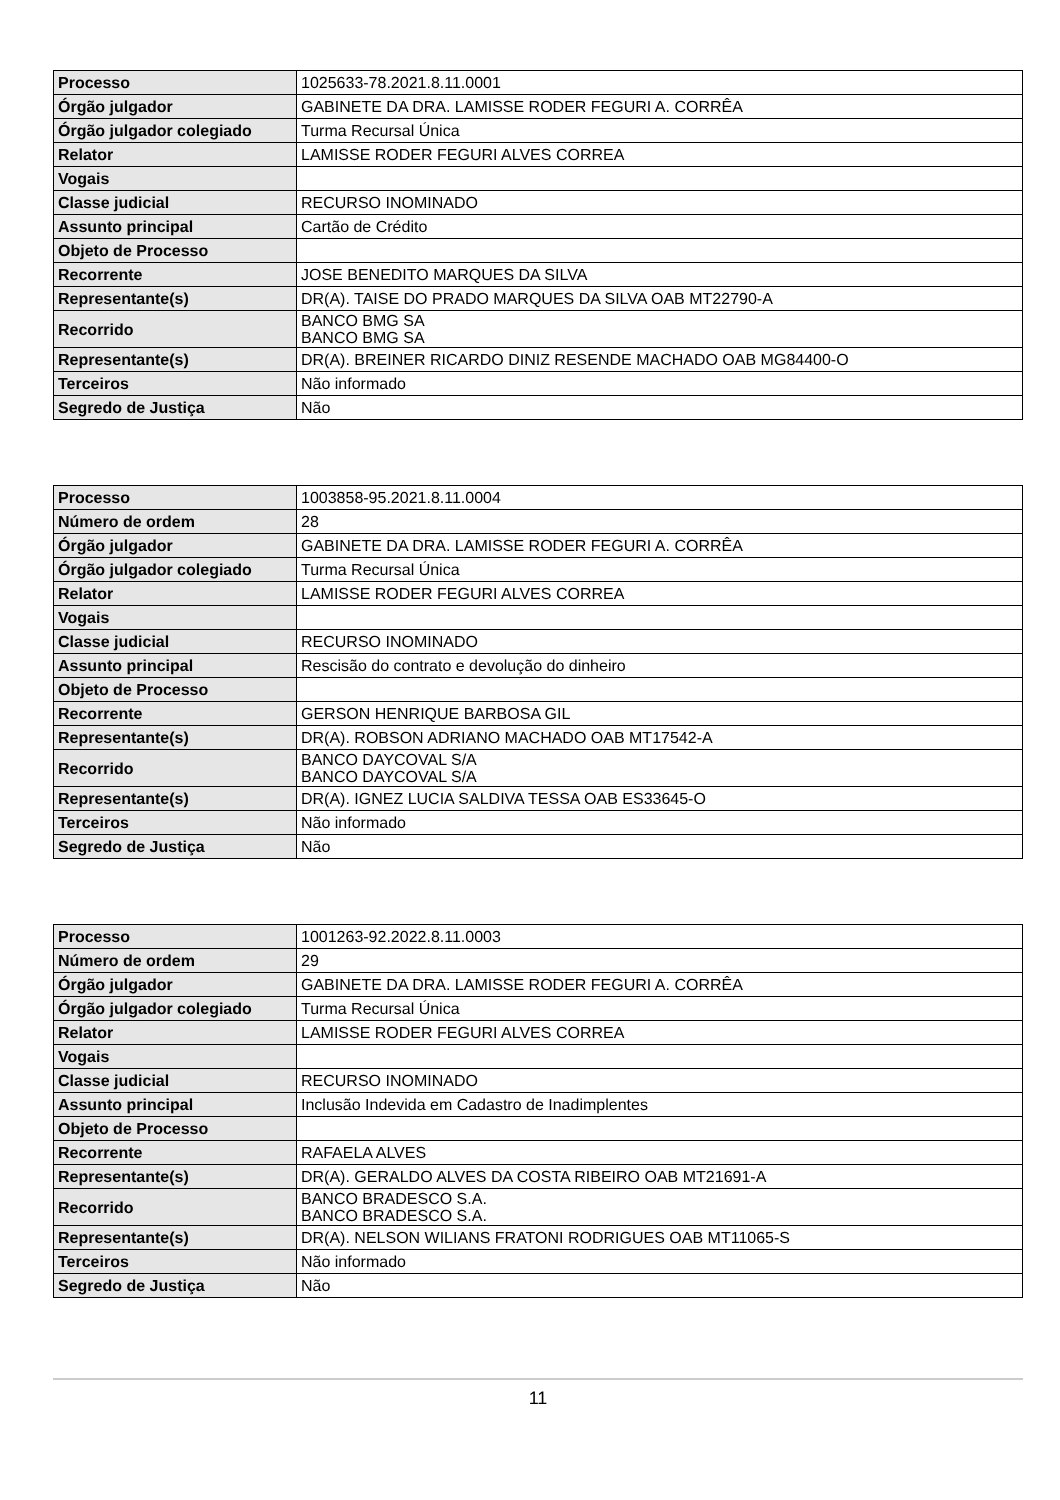| Processo | 1025633-78.2021.8.11.0001 |
| Órgão julgador | GABINETE DA DRA. LAMISSE RODER FEGURI A. CORRÊA |
| Órgão julgador colegiado | Turma Recursal Única |
| Relator | LAMISSE RODER FEGURI ALVES CORREA |
| Vogais | |
| Classe judicial | RECURSO INOMINADO |
| Assunto principal | Cartão de Crédito |
| Objeto de Processo | |
| Recorrente | JOSE BENEDITO MARQUES DA SILVA |
| Representante(s) | DR(A). TAISE DO PRADO MARQUES DA SILVA OAB MT22790-A |
| Recorrido | BANCO BMG SA BANCO BMG SA |
| Representante(s) | DR(A). BREINER RICARDO DINIZ RESENDE MACHADO OAB MG84400-O |
| Terceiros | Não informado |
| Segredo de Justiça | Não |
| Processo | 1003858-95.2021.8.11.0004 |
| Número de ordem | 28 |
| Órgão julgador | GABINETE DA DRA. LAMISSE RODER FEGURI A. CORRÊA |
| Órgão julgador colegiado | Turma Recursal Única |
| Relator | LAMISSE RODER FEGURI ALVES CORREA |
| Vogais | |
| Classe judicial | RECURSO INOMINADO |
| Assunto principal | Rescisão do contrato e devolução do dinheiro |
| Objeto de Processo | |
| Recorrente | GERSON HENRIQUE BARBOSA GIL |
| Representante(s) | DR(A). ROBSON ADRIANO MACHADO OAB MT17542-A |
| Recorrido | BANCO DAYCOVAL S/A BANCO DAYCOVAL S/A |
| Representante(s) | DR(A). IGNEZ LUCIA SALDIVA TESSA OAB ES33645-O |
| Terceiros | Não informado |
| Segredo de Justiça | Não |
| Processo | 1001263-92.2022.8.11.0003 |
| Número de ordem | 29 |
| Órgão julgador | GABINETE DA DRA. LAMISSE RODER FEGURI A. CORRÊA |
| Órgão julgador colegiado | Turma Recursal Única |
| Relator | LAMISSE RODER FEGURI ALVES CORREA |
| Vogais | |
| Classe judicial | RECURSO INOMINADO |
| Assunto principal | Inclusão Indevida em Cadastro de Inadimplentes |
| Objeto de Processo | |
| Recorrente | RAFAELA ALVES |
| Representante(s) | DR(A). GERALDO ALVES DA COSTA RIBEIRO OAB MT21691-A |
| Recorrido | BANCO BRADESCO S.A. BANCO BRADESCO S.A. |
| Representante(s) | DR(A). NELSON WILIANS FRATONI RODRIGUES OAB MT11065-S |
| Terceiros | Não informado |
| Segredo de Justiça | Não |
11